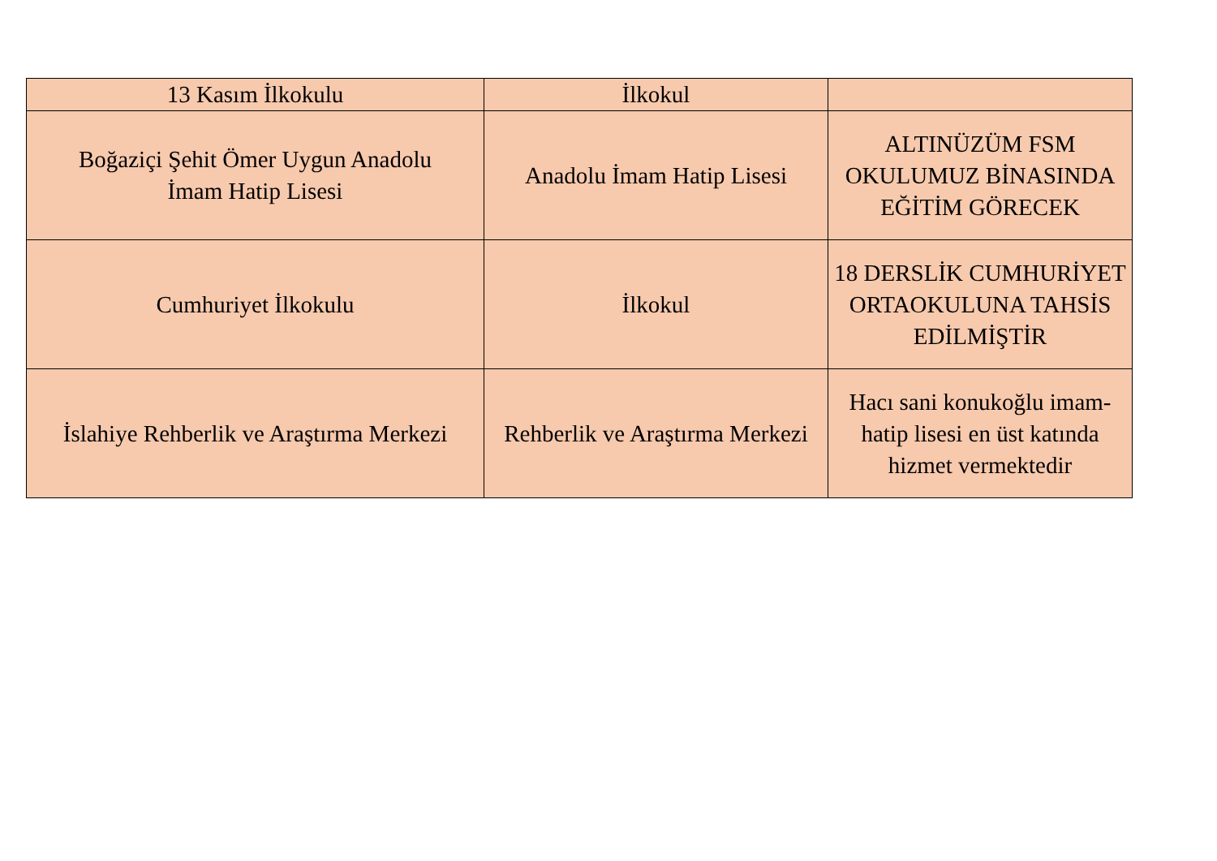| 13 Kasım İlkokulu | İlkokul | |
| Boğaziçi Şehit Ömer Uygun Anadolu İmam Hatip Lisesi | Anadolu İmam Hatip Lisesi | ALTINÜZÜM FSM OKULUMUZ BİNASINDA EĞİTİM GÖRECEK |
| Cumhuriyet İlkokulu | İlkokul | 18 DERSLİK CUMHURİYET ORTAOKULUNA TAHSİS EDİLMİŞTİR |
| İslahiye Rehberlik ve Araştırma Merkezi | Rehberlik ve Araştırma Merkezi | Hacı sani konukoğlu imam-hatip lisesi en üst katında hizmet vermektedir |